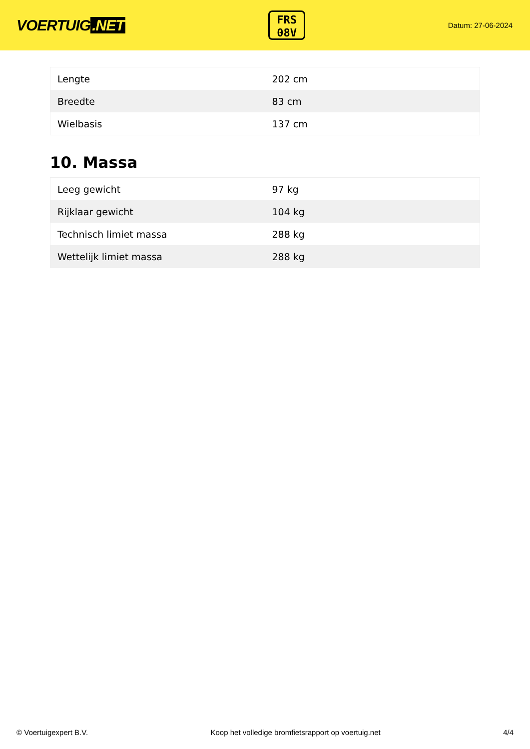VOERTUIG.NET
FRS
08V
Datum: 27-06-2024
| Lengte | 202 cm |
| Breedte | 83 cm |
| Wielbasis | 137 cm |
10. Massa
| Leeg gewicht | 97 kg |
| Rijklaar gewicht | 104 kg |
| Technisch limiet massa | 288 kg |
| Wettelijk limiet massa | 288 kg |
© Voertuigexpert B.V. Koop het volledige bromfietsrapport op voertuig.net 4/4